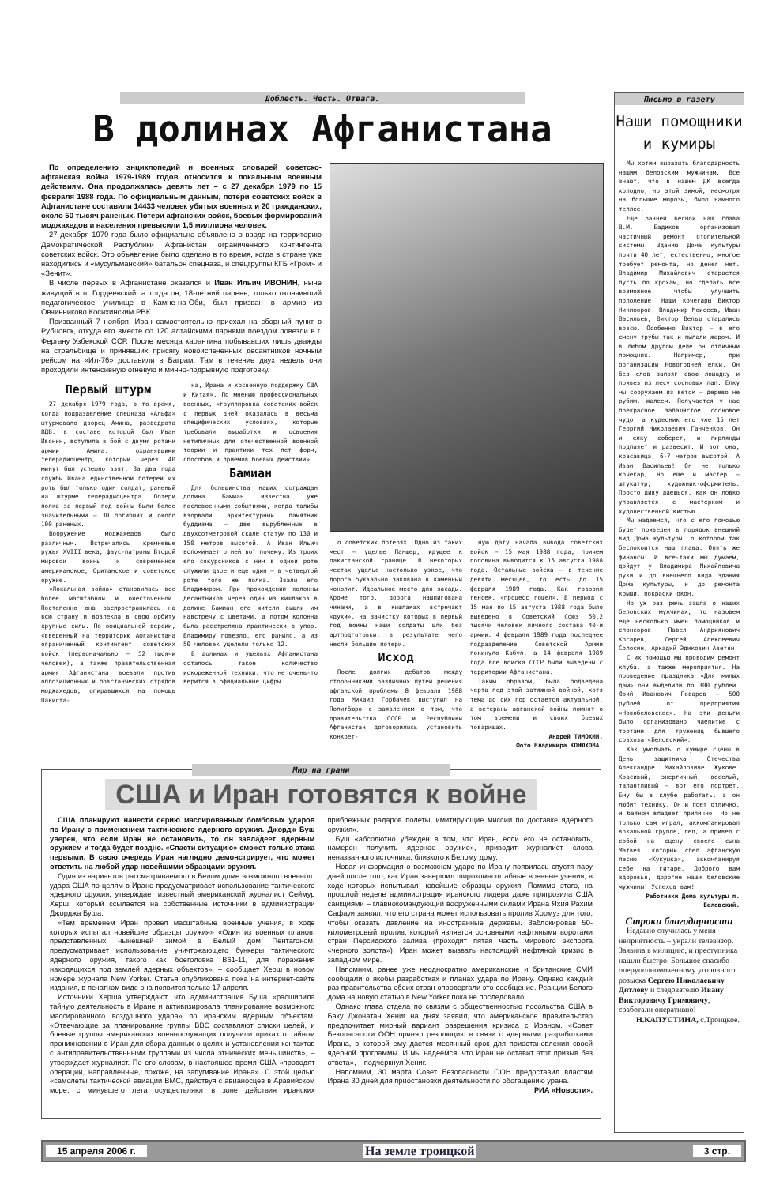Доблесть. Честь. Отвага.
В долинах Афганистана
По определению энциклопедий и военных словарей советско-афганская война 1979-1989 годов относится к локальным военным действиям. Она продолжалась девять лет – с 27 декабря 1979 по 15 февраля 1988 года. По официальным данным, потери советских войск в Афганистане составили 14433 человек убитых военных и 20 гражданских, около 50 тысяч раненых. Потери афганских войск, боевых формирований моджахедов и населения превысили 1,5 миллиона человек.
27 декабря 1979 года было официально объявлено о вводе на территорию Демократической Республики Афганистан ограниченного контингента советских войск. Это объявление было сделано в то время, когда в стране уже находились и «мусульманский» батальон спецназа, и спецгруппы КГБ «Гром» и «Зенит».
В числе первых в Афганистане оказался и Иван Ильич ИВОНИН, ныне живущий в п. Гордеевский, а тогда он, 18-летний парень, только окончивший педагогическое училище в Камне-на-Оби, был призван в армию из Овчинниково Косихинским РВК.
Призванный 7 ноября, Иван самостоятельно приехал на сборный пункт в Рубцовск, откуда его вместе со 120 алтайскими парнями поездом повезли в г. Фергану Узбекской ССР. После месяца карантина побывавших лишь дважды на стрельбище и принявших присягу новоиспеченных десантников ночным рейсом на «Ил-76» доставили в Баграм. Там в течение двух недель они проходили интенсивную огневую и минно-подрывную подготовку.
Первый штурм
27 декабря 1979 года, в то время, когда подразделение спецназа «Альфа» штурмовало дворец Амина, разведрота ВДВ, в составе которой был Иван Ивонин, вступила в бой с двумя ротами армии Амина, охранявшими телерадиоцентр, который через 40 минут был успешно взят. За два года службы Ивана единственной потерей их роты был только один солдат, раненый на штурме телерадиоцентра. Потери полка за первый год войны были более значительными – 30 погибших и около 100 раненых.
Вооружение моджахедов было различным. Встречались кремневые ружья XVIII века, фаус-патроны Второй мировой войны и современное американское, британское и советское оружие.
«Локальная война» становилась все более масштабной и ожесточенной. Постепенно она распространилась на всю страну и вовлекла в свою орбиту крупные силы. По официальной версии, «введенный на территорию Афганистана ограниченный контингент советских войск (первоначально – 52 тысячи человек), а также правительственная армия Афганистана воевали против оппозиционных и повстанческих отрядов моджахедов, опиравшихся на помощь Пакиста-
на, Ирана и косвенную поддержку США и Китая». По мнению профессиональных военных, «группировка советских войск с первых дней оказалась в весьма специфических условиях, которые требовали выработки и освоения нетипичных для отечественной военной теории и практики тех лет форм, способов и приемов боевых действий».
Бамиан
Для большинства наших сограждан долина Бамиан известна уже послевоенными событиями, когда талибы взорвали архитектурный памятник буддизма – две вырубленные в двухсотметровой скале статуи по 130 и 150 метров высотой. А Иван Ильич вспоминает о ней вот почему. Из троих его сокурсников с ним в одной роте служили двое и еще один – в четвертой роте того же полка. Звали его Владимиром. При прохождении колонны десантников через один из кишлаков в долине Бамиан его жители вышли им навстречу с цветами, а потом колонна была расстреляна практически в упор. Владимиру повезло, его ранило, а из 50 человек уцелели только 12.
В долинах и ущельях Афганистана осталось такое количество искореженной техники, что не очень-то верится в официальные цифры
о советских потерях. Одно из таких мест – ущелье Паншер, идущее к пакистанской границе. В некоторых местах ущелье настолько узкое, что дорога буквально закована в каменный монолит. Идеальное место для засады. Кроме того, дорога нашпигована минами, а в кишлаках встречают «духи», на зачистку которых в первый год войны наши солдаты шли без артподготовки, в результате чего несли большие потери.
Исход
После долгих дебатов между сторонниками различных путей решения афганской проблемы 8 февраля 1988 года Михаил Горбачев выступил на Политбюро с заявлением о том, что правительства СССР и Республики Афганистан договорились установить конкрет-
ную дату начала вывода советских войск – 15 мая 1988 года, причем половина выводится к 15 августа 1988 года. Остальные войска – в течение девяти месяцев, то есть до 15 февраля 1989 года. Как говорил генсек, «процесс пошел». В период с 15 мая по 15 августа 1988 года было выведено в Советский Союз 50,2 тысячи человек личного состава 40-й армии. 4 февраля 1989 года последнее подразделение Советской Армии покинуло Кабул, а 14 февраля 1989 года все войска СССР были выведены с территории Афганистана.
Таким образом, была подведена черта под этой затяжной войной, хотя тема до сих пор остается актуальной, а ветераны афганской войны помнят о том времени и своих боевых товарищах.
Андрей ТИМОХИН.
Фото Владимира КОНЮХОВА.
Мир на грани
США и Иран готовятся к войне
США планируют нанести серию массированных бомбовых ударов по Ирану с применением тактического ядерного оружия. Джордж Буш уверен, что если Иран не остановить, то он завладеет ядерным оружием и тогда будет поздно. «Спасти ситуацию» сможет только атака первыми. В свою очередь Иран наглядно демонстрирует, что может ответить на любой удар новейшими образцами оружия.
Один из вариантов рассматриваемого в Белом доме возможного военного удара США по целям в Иране предусматривает использование тактического ядерного оружия, утверждает известный американский журналист Сеймур Херш, который ссылается на собственные источники в администрации Джорджа Буша.
«Тем временем Иран провел масштабные военные учения, в ходе которых испытал новейшие образцы оружия» «Один из военных планов, представленных нынешней зимой в Белый дом Пентагоном, предусматривает использование уничтожающего бункеры тактического ядерного оружия, такого как боеголовка B61-11, для поражения находящихся под землей ядерных объектов», – сообщает Херш в новом номере журнала New Yorker. Статья опубликована пока на интернет-сайте издания, в печатном виде она появится только 17 апреля.
Источники Херша утверждают, что администрация Буша «расширила тайную деятельность в Иране и активизировала планирование возможного массированного воздушного удара» по иранским ядерным объектам. «Отвечающие за планирование группы ВВС составляют списки целей, и боевые группы американских военнослужащих получили приказ о тайном проникновении в Иран для сбора данных о целях и установления контактов с антиправительственными группами из числа этнических меньшинств», – утверждает журналист. По его словам, в настоящее время США «проводят операции, направленные, похоже, на запугивание Ирана». С этой целью «самолеты тактической авиации ВМС, действуя с авианосцев в Аравийском море, с минувшего лета осуществляют в зоне действия иранских прибрежных радаров полеты, имитирующие миссии по доставке ядерного оружия».
Буш «абсолютно убежден в том, что Иран, если его не остановить, намерен получить ядерное оружие», приводит журналист слова неназванного источника, близкого к Белому дому.
Новая информация о возможном ударе по Ирану появилась спустя пару дней после того, как Иран завершил широкомасштабные военные учения, в ходе которых испытывал новейшие образцы оружия. Помимо этого, на прошлой неделе администрация иранского лидера даже пригрозила США санкциями – главнокомандующий вооруженными силами Ирана Яхия Рахим Сафауи заявил, что его страна может использовать пролив Хормуз для того, чтобы оказать давление на иностранные державы. Заблокировав 50-километровый пролив, который является основными нефтяными воротами стран Персидского залива (проходит пятая часть мирового экспорта «черного золота»), Иран может вызвать настоящий нефтяной кризис в западном мире.
Напомним, ранее уже неоднократно американские и британские СМИ сообщали о якобы разработках и планах удара по Ирану. Однако каждый раз правительства обеих стран опровергали это сообщение. Реакции Белого дома на новую статью в New Yorker пока не последовало.
Однако глава отдела по связям с общественностью посольства США в Баку Джонатан Хениг на днях заявил, что американское правительство предпочитает мирный вариант разрешения кризиса с Ираном. «Совет Безопасности ООН принял резолюцию в связи с ядерными разработками Ирана, в которой ему дается месячный срок для приостановления своей ядерной программы. И мы надеемся, что Иран не оставит этот призыв без ответа», – подчеркнул Хениг.
Напомним, 30 марта Совет Безопасности ООН предоставил властям Ирана 30 дней для приостановки деятельности по обогащению урана.
РИА «Новости».
Письмо в газету
Наши помощники и кумиры
Мы хотим выразить благодарность нашим беловским мужчинам. Все знают, что в нашем ДК всегда холодно, но этой зимой, несмотря на большие морозы, было намного теплее.
Еще ранней весной наш глава В.М. Бадиков организовал частичный ремонт отопительной системы. Зданию Дома культуры почти 40 лет, естественно, многое требует ремонта, но денег нет. Владимир Михайлович старается пусть по крохам, но сделать все возможное, чтобы улучшить положение. Наши кочегары Виктор Никифоров, Владимир Моисеев, Иван Васильев, Виктор Вельш старались вовсю. Особенно Виктор – в его смену трубы так и пылали жаром. И в любом другом деле он отличный помощник. Например, при организации Новогодней елки. Он без слов запряг свою лошадку и привез из лесу сосновых лап. Елку мы сооружаем из веток – дерево не рубим, жалеем. Получается у нас прекрасное запашистое сосновое чудо, а кудесник его уже 15 лет Георгий Николаевич Ганченков. Он и елку соберет, и гирлянды подпаяет и развесит. И вот она, красавица, 6-7 метров высотой. А Иван Васильев! Он не только кочегар, но еще и мастер – штукатур, художник-оформитель. Просто диву даешься, как он ловко управляется с мастерком и художественной кистью.
Мы надеемся, что с его помощью будет приведен в порядок внешний вид Дома культуры, о котором так беспокоится наш глава. Опять же финансы! И все-таки мы думаем, дойдут у Владимира Михайловича руки и до внешнего вида здания Дома культуры, и до ремонта крыши, покраски окон.
Но уж раз речь зашла о наших беловских мужчинах, то назовем еще несколько имен помощников и спонсоров: Павел Андриянович Косарев, Сергей Алексеевич Солосин, Аркадий Эдикович Аветян.
С их помощью мы проводим ремонт клуба, а также мероприятия. На проведение праздника «Для милых дам» они выделили по 300 рублей. Юрий Иванович Поваров – 500 рублей от предприятия «Новобеловское». На эти деньги было организовано чаепитие с тортами для тружениц бывшего совхоза «Беловский».
Как умолчать о кумире сцены в День защитника Отечества Александре Михайловиче Жукове. Красивый, энергичный, веселый, талантливый – вот его портрет. Ему бы в клубе работать, а он любит технику. Он и поет отлично, и баяном владеет прилично. Но не только сам играл, аккомпанировал вокальной группе, пел, а привел с собой на сцену своего сына Матвея, который спел афганскую песню «Кукушка», аккомпанируя себе на гитаре. Доброго вам здоровья, дорогие наши беловские мужчины! Успехов вам!
Работники Дома культуры п. Беловский.
Строки благодарности
Недавно случилась у меня неприятность – украли телевизор. Заявила в милицию, и преступника нашли быстро. Большое спасибо оперуполномоченному уголовного розыска Сергею Николаевичу Дятлову и следователю Ивану Викторовичу Гримовичу, сработали оперативно!
Н.КАПУСТИНА, с.Троицкое.
15 апреля 2006 г. На земле троицкой 3 стр.